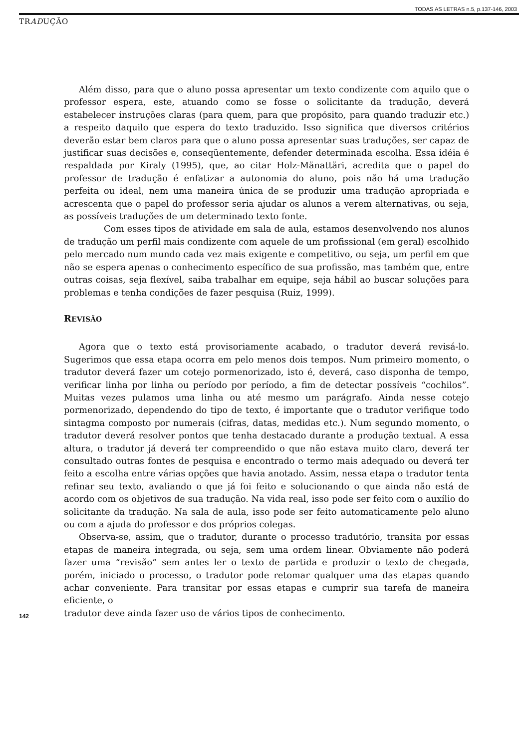TODAS AS LETRAS n.5, p.137-146, 2003
TRADUÇÃO
Além disso, para que o aluno possa apresentar um texto condizente com aquilo que o professor espera, este, atuando como se fosse o solicitante da tradução, deverá estabelecer instruções claras (para quem, para que propósito, para quando traduzir etc.) a respeito daquilo que espera do texto traduzido. Isso significa que diversos critérios deverão estar bem claros para que o aluno possa apresentar suas traduções, ser capaz de justificar suas decisões e, conseqüentemente, defender determinada escolha. Essa idéia é respaldada por Kiraly (1995), que, ao citar Holz-Mänattäri, acredita que o papel do professor de tradução é enfatizar a autonomia do aluno, pois não há uma tradução perfeita ou ideal, nem uma maneira única de se produzir uma tradução apropriada e acrescenta que o papel do professor seria ajudar os alunos a verem alternativas, ou seja, as possíveis traduções de um determinado texto fonte.
Com esses tipos de atividade em sala de aula, estamos desenvolvendo nos alunos de tradução um perfil mais condizente com aquele de um profissional (em geral) escolhido pelo mercado num mundo cada vez mais exigente e competitivo, ou seja, um perfil em que não se espera apenas o conhecimento específico de sua profissão, mas também que, entre outras coisas, seja flexível, saiba trabalhar em equipe, seja hábil ao buscar soluções para problemas e tenha condições de fazer pesquisa (Ruiz, 1999).
REVISÃO
Agora que o texto está provisoriamente acabado, o tradutor deverá revisá-lo. Sugerimos que essa etapa ocorra em pelo menos dois tempos. Num primeiro momento, o tradutor deverá fazer um cotejo pormenorizado, isto é, deverá, caso disponha de tempo, verificar linha por linha ou período por período, a fim de detectar possíveis “cochilos”. Muitas vezes pulamos uma linha ou até mesmo um parágrafo. Ainda nesse cotejo pormenorizado, dependendo do tipo de texto, é importante que o tradutor verifique todo sintagma composto por numerais (cifras, datas, medidas etc.). Num segundo momento, o tradutor deverá resolver pontos que tenha destacado durante a produção textual. A essa altura, o tradutor já deverá ter compreendido o que não estava muito claro, deverá ter consultado outras fontes de pesquisa e encontrado o termo mais adequado ou deverá ter feito a escolha entre várias opções que havia anotado. Assim, nessa etapa o tradutor tenta refinar seu texto, avaliando o que já foi feito e solucionando o que ainda não está de acordo com os objetivos de sua tradução. Na vida real, isso pode ser feito com o auxílio do solicitante da tradução. Na sala de aula, isso pode ser feito automaticamente pelo aluno ou com a ajuda do professor e dos próprios colegas.
Observa-se, assim, que o tradutor, durante o processo tradutório, transita por essas etapas de maneira integrada, ou seja, sem uma ordem linear. Obviamente não poderá fazer uma “revisão” sem antes ler o texto de partida e produzir o texto de chegada, porém, iniciado o processo, o tradutor pode retomar qualquer uma das etapas quando achar conveniente. Para transitar por essas etapas e cumprir sua tarefa de maneira eficiente, o
142 tradutor deve ainda fazer uso de vários tipos de conhecimento.